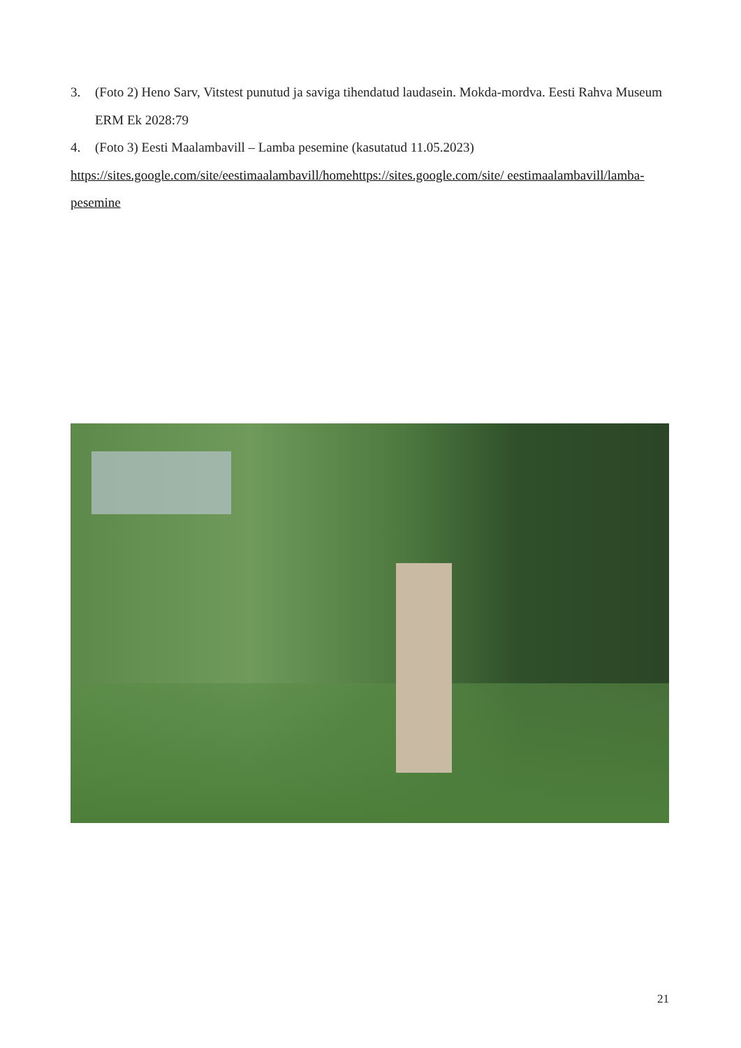3. (Foto 2) Heno Sarv, Vitstest punutud ja saviga tihendatud laudasein. Mokda-mordva. Eesti Rahva Museum ERM Ek 2028:79
4. (Foto 3) Eesti Maalambavill – Lamba pesemine (kasutatud 11.05.2023)
https://sites.google.com/site/eestimaalambavill/homehttps://sites.google.com/site/ eestimaalambavill/lamba-pesemine
21